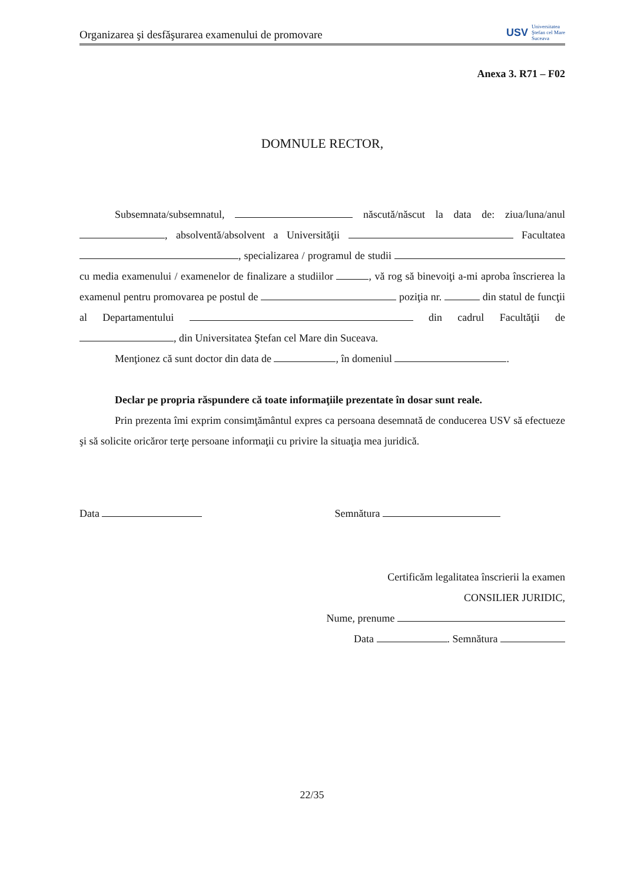Organizarea şi desfăşurarea examenului de promovare
USV
Universitatea
Ştefan cel Mare
Suceava
Anexa 3. R71 – F02
DOMNULE RECTOR,
Subsemnata/subsemnatul, născută/născut la data de: ziua/luna/anul , absolventă/absolvent a Universităţii Facultatea , specializarea / programul de studii cu media examenului / examenelor de finalizare a studiilor , vă rog să binevoiţi a-mi aproba înscrierea la examenul pentru promovarea pe postul de poziţia nr. din statul de funcţii al Departamentului din cadrul Facultăţii de , din Universitatea Ştefan cel Mare din Suceava.
Menţionez că sunt doctor din data de , în domeniul .
Declar pe propria răspundere că toate informaţiile prezentate în dosar sunt reale.
Prin prezenta îmi exprim consimţământul expres ca persoana desemnată de conducerea USV să efectueze şi să solicite oricăror terţe persoane informaţii cu privire la situaţia mea juridică.
Data Semnătura
Certificăm legalitatea înscrierii la examen
CONSILIER JURIDIC,
Nume, prenume
Data . Semnătura
22/35